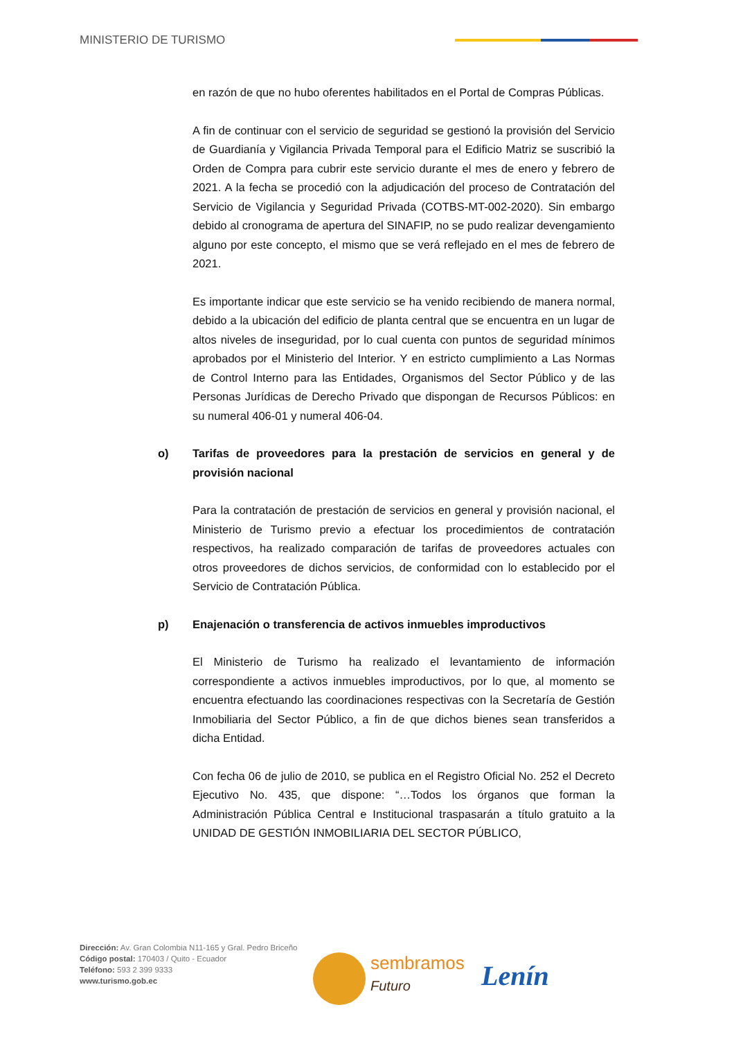MINISTERIO DE TURISMO
en razón de que no hubo oferentes habilitados en el Portal de Compras Públicas.
A fin de continuar con el servicio de seguridad se gestionó la provisión del Servicio de Guardianía y Vigilancia Privada Temporal para el Edificio Matriz se suscribió la Orden de Compra para cubrir este servicio durante el mes de enero y febrero de 2021. A la fecha se procedió con la adjudicación del proceso de Contratación del Servicio de Vigilancia y Seguridad Privada (COTBS-MT-002-2020). Sin embargo debido al cronograma de apertura del SINAFIP, no se pudo realizar devengamiento alguno por este concepto, el mismo que se verá reflejado en el mes de febrero de 2021.
Es importante indicar que este servicio se ha venido recibiendo de manera normal, debido a la ubicación del edificio de planta central que se encuentra en un lugar de altos niveles de inseguridad, por lo cual cuenta con puntos de seguridad mínimos aprobados por el Ministerio del Interior. Y en estricto cumplimiento a Las Normas de Control Interno para las Entidades, Organismos del Sector Público y de las Personas Jurídicas de Derecho Privado que dispongan de Recursos Públicos: en su numeral 406-01 y numeral 406-04.
o) Tarifas de proveedores para la prestación de servicios en general y de provisión nacional
Para la contratación de prestación de servicios en general y provisión nacional, el Ministerio de Turismo previo a efectuar los procedimientos de contratación respectivos, ha realizado comparación de tarifas de proveedores actuales con otros proveedores de dichos servicios, de conformidad con lo establecido por el Servicio de Contratación Pública.
p) Enajenación o transferencia de activos inmuebles improductivos
El Ministerio de Turismo ha realizado el levantamiento de información correspondiente a activos inmuebles improductivos, por lo que, al momento se encuentra efectuando las coordinaciones respectivas con la Secretaría de Gestión Inmobiliaria del Sector Público, a fin de que dichos bienes sean transferidos a dicha Entidad.
Con fecha 06 de julio de 2010, se publica en el Registro Oficial No. 252 el Decreto Ejecutivo No. 435, que dispone: “…Todos los órganos que forman la Administración Pública Central e Institucional traspasarán a título gratuito a la UNIDAD DE GESTIÓN INMOBILIARIA DEL SECTOR PÚBLICO,
Dirección: Av. Gran Colombia N11-165 y Gral. Pedro Briceño
Código postal: 170403 / Quito - Ecuador
Teléfono: 593 2 399 9333
www.turismo.gob.ec
sembramos
Futuro
Lenín